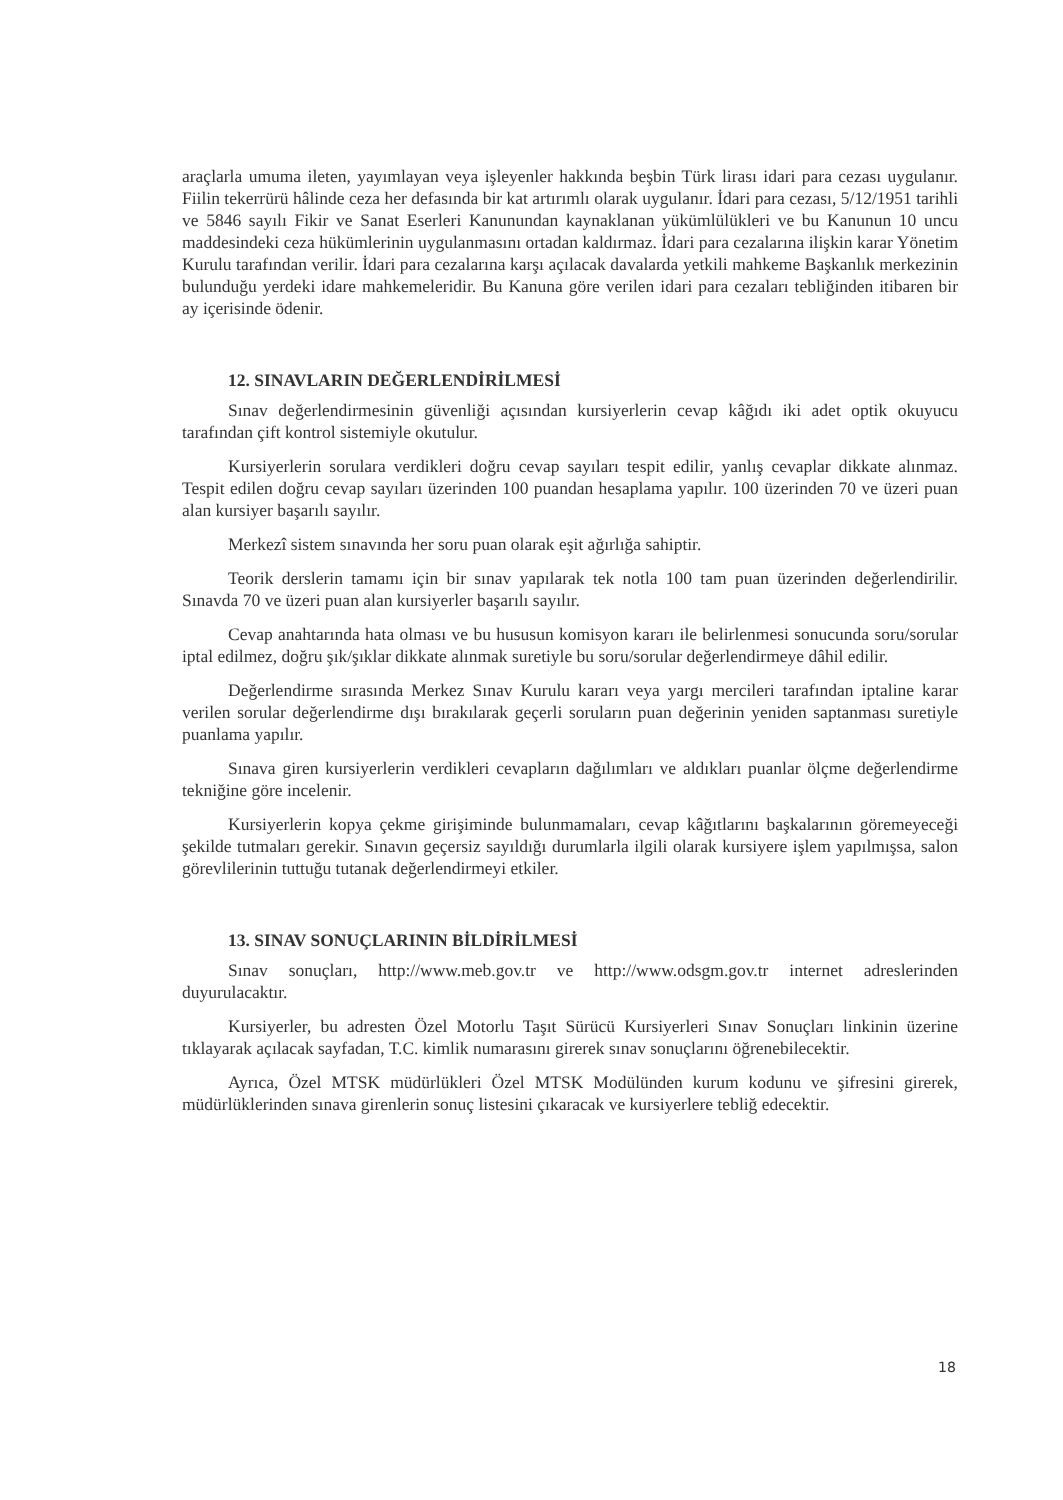araçlarla umuma ileten, yayımlayan veya işleyenler hakkında beşbin Türk lirası idari para cezası uygulanır. Fiilin tekerrürü hâlinde ceza her defasında bir kat artırımlı olarak uygulanır. İdari para cezası, 5/12/1951 tarihli ve 5846 sayılı Fikir ve Sanat Eserleri Kanunundan kaynaklanan yükümlülükleri ve bu Kanunun 10 uncu maddesindeki ceza hükümlerinin uygulanmasını ortadan kaldırmaz. İdari para cezalarına ilişkin karar Yönetim Kurulu tarafından verilir. İdari para cezalarına karşı açılacak davalarda yetkili mahkeme Başkanlık merkezinin bulunduğu yerdeki idare mahkemeleridir. Bu Kanuna göre verilen idari para cezaları tebliğinden itibaren bir ay içerisinde ödenir.
12. SINAVLARIN DEĞERLENDİRİLMESİ
Sınav değerlendirmesinin güvenliği açısından kursiyerlerin cevap kâğıdı iki adet optik okuyucu tarafından çift kontrol sistemiyle okutulur.
Kursiyerlerin sorulara verdikleri doğru cevap sayıları tespit edilir, yanlış cevaplar dikkate alınmaz. Tespit edilen doğru cevap sayıları üzerinden 100 puandan hesaplama yapılır. 100 üzerinden 70 ve üzeri puan alan kursiyer başarılı sayılır.
Merkezî sistem sınavında her soru puan olarak eşit ağırlığa sahiptir.
Teorik derslerin tamamı için bir sınav yapılarak tek notla 100 tam puan üzerinden değerlendirilir. Sınavda 70 ve üzeri puan alan kursiyerler başarılı sayılır.
Cevap anahtarında hata olması ve bu hususun komisyon kararı ile belirlenmesi sonucunda soru/sorular iptal edilmez, doğru şık/şıklar dikkate alınmak suretiyle bu soru/sorular değerlendirmeye dâhil edilir.
Değerlendirme sırasında Merkez Sınav Kurulu kararı veya yargı mercileri tarafından iptaline karar verilen sorular değerlendirme dışı bırakılarak geçerli soruların puan değerinin yeniden saptanması suretiyle puanlama yapılır.
Sınava giren kursiyerlerin verdikleri cevapların dağılımları ve aldıkları puanlar ölçme değerlendirme tekniğine göre incelenir.
Kursiyerlerin kopya çekme girişiminde bulunmamaları, cevap kâğıtlarını başkalarının göremeyeceği şekilde tutmaları gerekir. Sınavın geçersiz sayıldığı durumlarla ilgili olarak kursiyere işlem yapılmışsa, salon görevlilerinin tuttuğu tutanak değerlendirmeyi etkiler.
13. SINAV SONUÇLARININ BİLDİRİLMESİ
Sınav sonuçları, http://www.meb.gov.tr ve http://www.odsgm.gov.tr internet adreslerinden duyurulacaktır.
Kursiyerler, bu adresten Özel Motorlu Taşıt Sürücü Kursiyerleri Sınav Sonuçları linkinin üzerine tıklayarak açılacak sayfadan, T.C. kimlik numarasını girerek sınav sonuçlarını öğrenebilecektir.
Ayrıca, Özel MTSK müdürlükleri Özel MTSK Modülünden kurum kodunu ve şifresini girerek, müdürlüklerinden sınava girenlerin sonuç listesini çıkaracak ve kursiyerlere tebliğ edecektir.
18